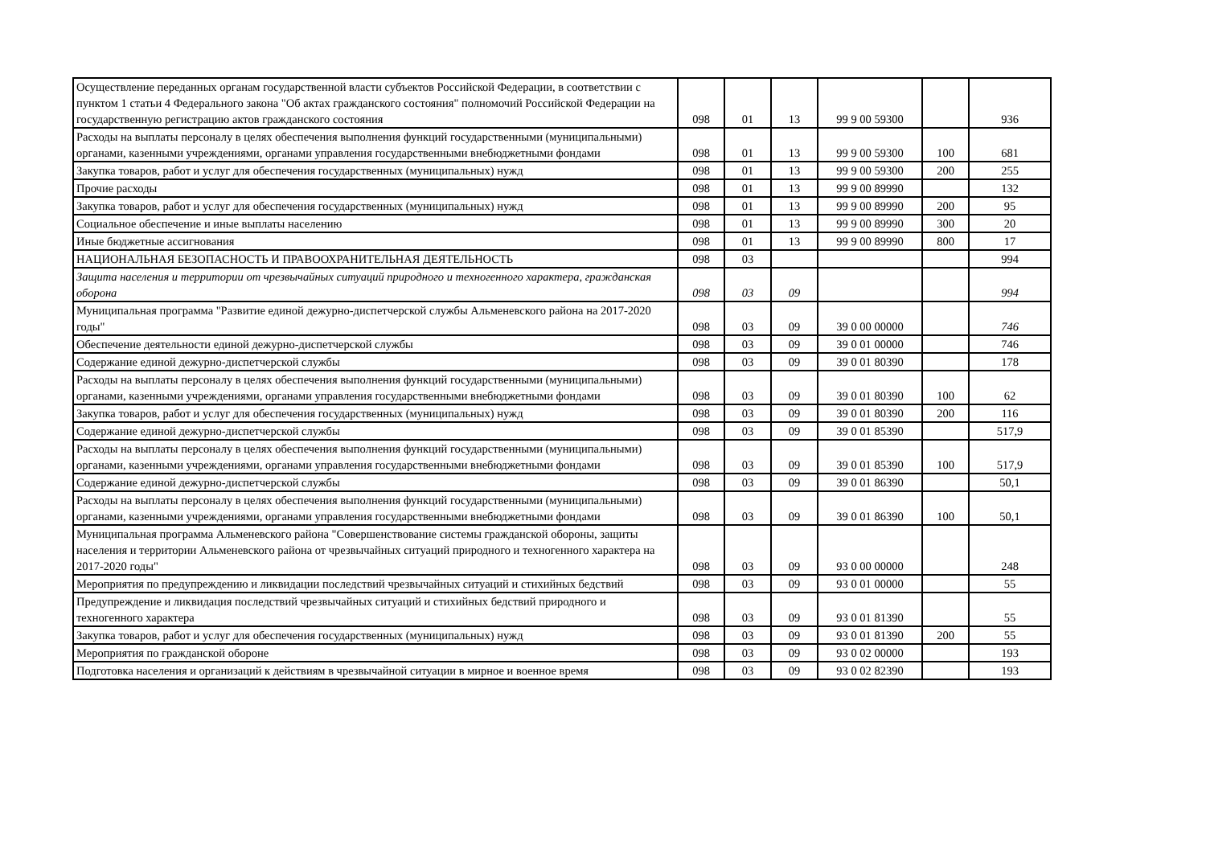| Осуществление переданных органам государственной власти субъектов Российской Федерации, в соответствии с пунктом 1 статьи 4 Федерального закона "Об актах гражданского состояния" полномочий Российской Федерации на государственную регистрацию актов гражданского состояния | 098 | 01 | 13 | 99 9 00 59300 | | 936 |
| Расходы на выплаты персоналу в целях обеспечения выполнения функций государственными (муниципальными) органами, казенными учреждениями, органами управления государственными внебюджетными фондами | 098 | 01 | 13 | 99 9 00 59300 | 100 | 681 |
| Закупка товаров, работ и услуг для обеспечения государственных (муниципальных) нужд | 098 | 01 | 13 | 99 9 00 59300 | 200 | 255 |
| Прочие расходы | 098 | 01 | 13 | 99 9 00 89990 | | 132 |
| Закупка товаров, работ и услуг для обеспечения государственных (муниципальных) нужд | 098 | 01 | 13 | 99 9 00 89990 | 200 | 95 |
| Социальное обеспечение и иные выплаты населению | 098 | 01 | 13 | 99 9 00 89990 | 300 | 20 |
| Иные бюджетные ассигнования | 098 | 01 | 13 | 99 9 00 89990 | 800 | 17 |
| НАЦИОНАЛЬНАЯ БЕЗОПАСНОСТЬ И ПРАВООХРАНИТЕЛЬНАЯ ДЕЯТЕЛЬНОСТЬ | 098 | 03 | | | | 994 |
| Защита населения и территории от чрезвычайных ситуаций природного и техногенного характера, гражданская оборона | 098 | 03 | 09 | | | 994 |
| Муниципальная программа "Развитие единой дежурно-диспетчерской службы Альменевского района на 2017-2020 годы" | 098 | 03 | 09 | 39 0 00 00000 | | 746 |
| Обеспечение деятельности единой дежурно-диспетчерской службы | 098 | 03 | 09 | 39 0 01 00000 | | 746 |
| Содержание единой дежурно-диспетчерской службы | 098 | 03 | 09 | 39 0 01 80390 | | 178 |
| Расходы на выплаты персоналу в целях обеспечения выполнения функций государственными (муниципальными) органами, казенными учреждениями, органами управления государственными внебюджетными фондами | 098 | 03 | 09 | 39 0 01 80390 | 100 | 62 |
| Закупка товаров, работ и услуг для обеспечения государственных (муниципальных) нужд | 098 | 03 | 09 | 39 0 01 80390 | 200 | 116 |
| Содержание единой дежурно-диспетчерской службы | 098 | 03 | 09 | 39 0 01 85390 | | 517,9 |
| Расходы на выплаты персоналу в целях обеспечения выполнения функций государственными (муниципальными) органами, казенными учреждениями, органами управления государственными внебюджетными фондами | 098 | 03 | 09 | 39 0 01 85390 | 100 | 517,9 |
| Содержание единой дежурно-диспетчерской службы | 098 | 03 | 09 | 39 0 01 86390 | | 50,1 |
| Расходы на выплаты персоналу в целях обеспечения выполнения функций государственными (муниципальными) органами, казенными учреждениями, органами управления государственными внебюджетными фондами | 098 | 03 | 09 | 39 0 01 86390 | 100 | 50,1 |
| Муниципальная программа Альменевского района "Совершенствование системы гражданской обороны, защиты населения и территории Альменевского района от чрезвычайных ситуаций природного и техногенного характера на 2017-2020 годы" | 098 | 03 | 09 | 93 0 00 00000 | | 248 |
| Мероприятия по предупреждению и ликвидации последствий чрезвычайных ситуаций и стихийных бедствий | 098 | 03 | 09 | 93 0 01 00000 | | 55 |
| Предупреждение и ликвидация последствий чрезвычайных ситуаций и стихийных бедствий природного и техногенного характера | 098 | 03 | 09 | 93 0 01 81390 | | 55 |
| Закупка товаров, работ и услуг для обеспечения государственных (муниципальных) нужд | 098 | 03 | 09 | 93 0 01 81390 | 200 | 55 |
| Мероприятия по гражданской обороне | 098 | 03 | 09 | 93 0 02 00000 | | 193 |
| Подготовка населения и организаций к действиям в чрезвычайной ситуации в мирное и военное время | 098 | 03 | 09 | 93 0 02 82390 | | 193 |